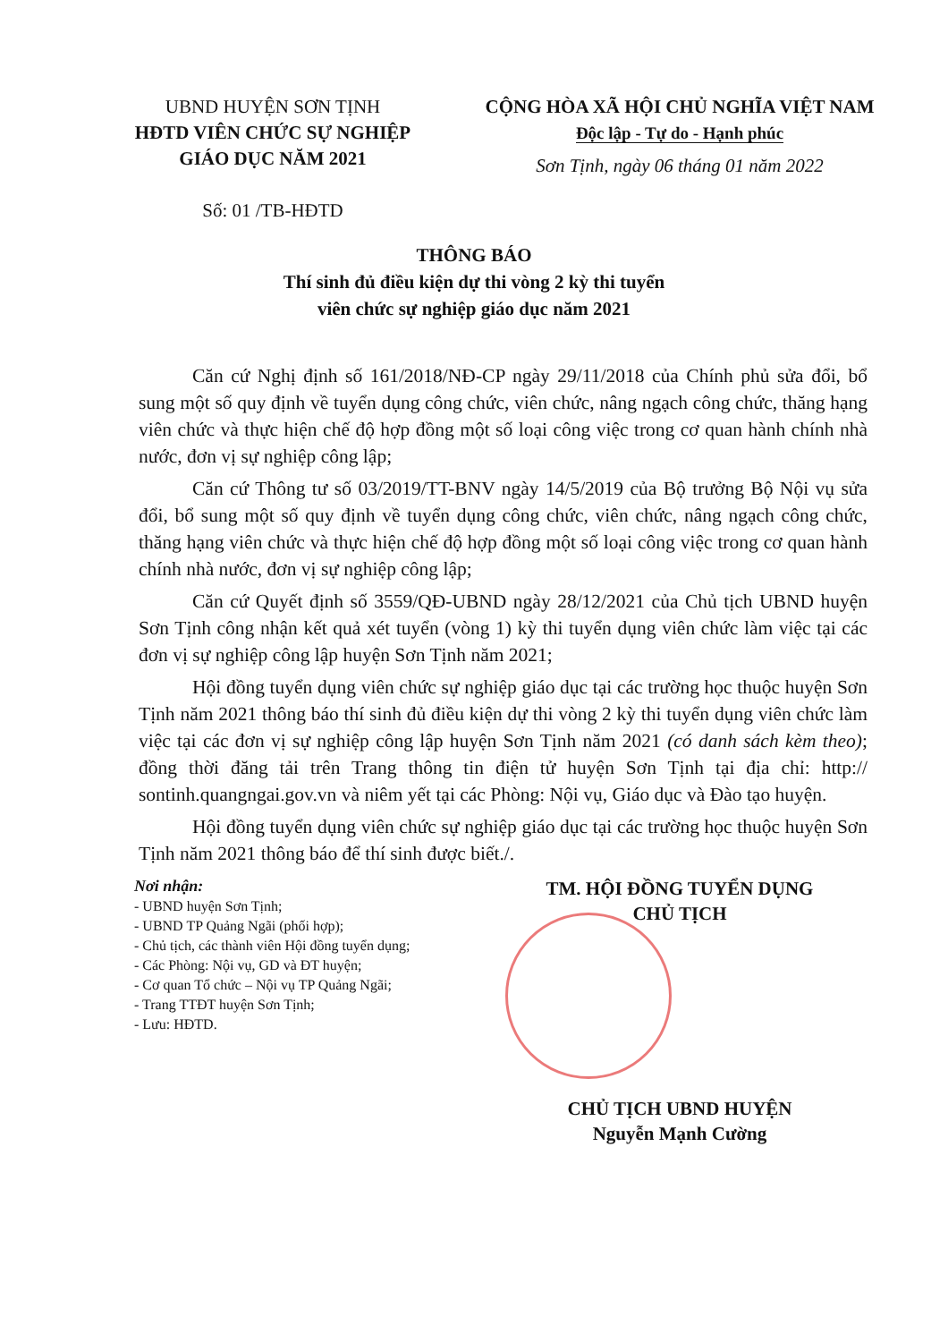UBND HUYỆN SƠN TỊNH
HĐTD VIÊN CHỨC SỰ NGHIỆP
GIÁO DỤC NĂM 2021
Số: 01 /TB-HĐTD
CỘNG HÒA XÃ HỘI CHỦ NGHĨA VIỆT NAM
Độc lập - Tự do - Hạnh phúc
Sơn Tịnh, ngày 06 tháng 01 năm 2022
THÔNG BÁO
Thí sinh đủ điều kiện dự thi vòng 2 kỳ thi tuyển
viên chức sự nghiệp giáo dục năm 2021
Căn cứ Nghị định số 161/2018/NĐ-CP ngày 29/11/2018 của Chính phủ sửa đổi, bổ sung một số quy định về tuyển dụng công chức, viên chức, nâng ngạch công chức, thăng hạng viên chức và thực hiện chế độ hợp đồng một số loại công việc trong cơ quan hành chính nhà nước, đơn vị sự nghiệp công lập;
Căn cứ Thông tư số 03/2019/TT-BNV ngày 14/5/2019 của Bộ trưởng Bộ Nội vụ sửa đổi, bổ sung một số quy định về tuyển dụng công chức, viên chức, nâng ngạch công chức, thăng hạng viên chức và thực hiện chế độ hợp đồng một số loại công việc trong cơ quan hành chính nhà nước, đơn vị sự nghiệp công lập;
Căn cứ Quyết định số 3559/QĐ-UBND ngày 28/12/2021 của Chủ tịch UBND huyện Sơn Tịnh công nhận kết quả xét tuyển (vòng 1) kỳ thi tuyển dụng viên chức làm việc tại các đơn vị sự nghiệp công lập huyện Sơn Tịnh năm 2021;
Hội đồng tuyển dụng viên chức sự nghiệp giáo dục tại các trường học thuộc huyện Sơn Tịnh năm 2021 thông báo thí sinh đủ điều kiện dự thi vòng 2 kỳ thi tuyển dụng viên chức làm việc tại các đơn vị sự nghiệp công lập huyện Sơn Tịnh năm 2021 (có danh sách kèm theo); đồng thời đăng tải trên Trang thông tin điện tử huyện Sơn Tịnh tại địa chỉ: http:// sontinh.quangngai.gov.vn và niêm yết tại các Phòng: Nội vụ, Giáo dục và Đào tạo huyện.
Hội đồng tuyển dụng viên chức sự nghiệp giáo dục tại các trường học thuộc huyện Sơn Tịnh năm 2021 thông báo để thí sinh được biết./.
Nơi nhận:
- UBND huyện Sơn Tịnh;
- UBND TP Quảng Ngãi (phối hợp);
- Chủ tịch, các thành viên Hội đồng tuyển dụng;
- Các Phòng: Nội vụ, GD và ĐT huyện;
- Cơ quan Tổ chức – Nội vụ TP Quảng Ngãi;
- Trang TTĐT huyện Sơn Tịnh;
- Lưu: HĐTD.
TM. HỘI ĐỒNG TUYỂN DỤNG
CHỦ TỊCH
CHỦ TỊCH UBND HUYỆN
Nguyễn Mạnh Cường